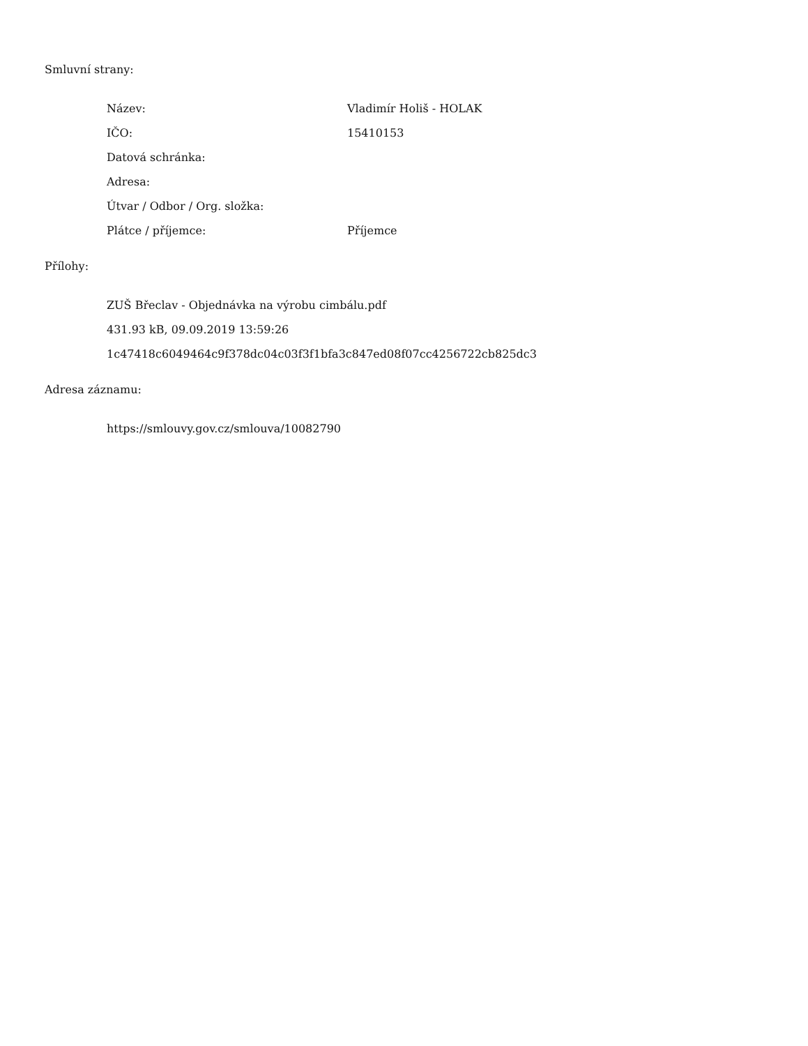Smluvní strany:
| Název: | Vladimír Holiš - HOLAK |
| IČO: | 15410153 |
| Datová schránka: | |
| Adresa: | |
| Útvar / Odbor / Org. složka: | |
| Plátce / příjemce: | Příjemce |
Přílohy:
ZUŠ Břeclav - Objednávka na výrobu cimbálu.pdf
431.93 kB, 09.09.2019 13:59:26
1c47418c6049464c9f378dc04c03f3f1bfa3c847ed08f07cc4256722cb825dc3
Adresa záznamu:
https://smlouvy.gov.cz/smlouva/10082790